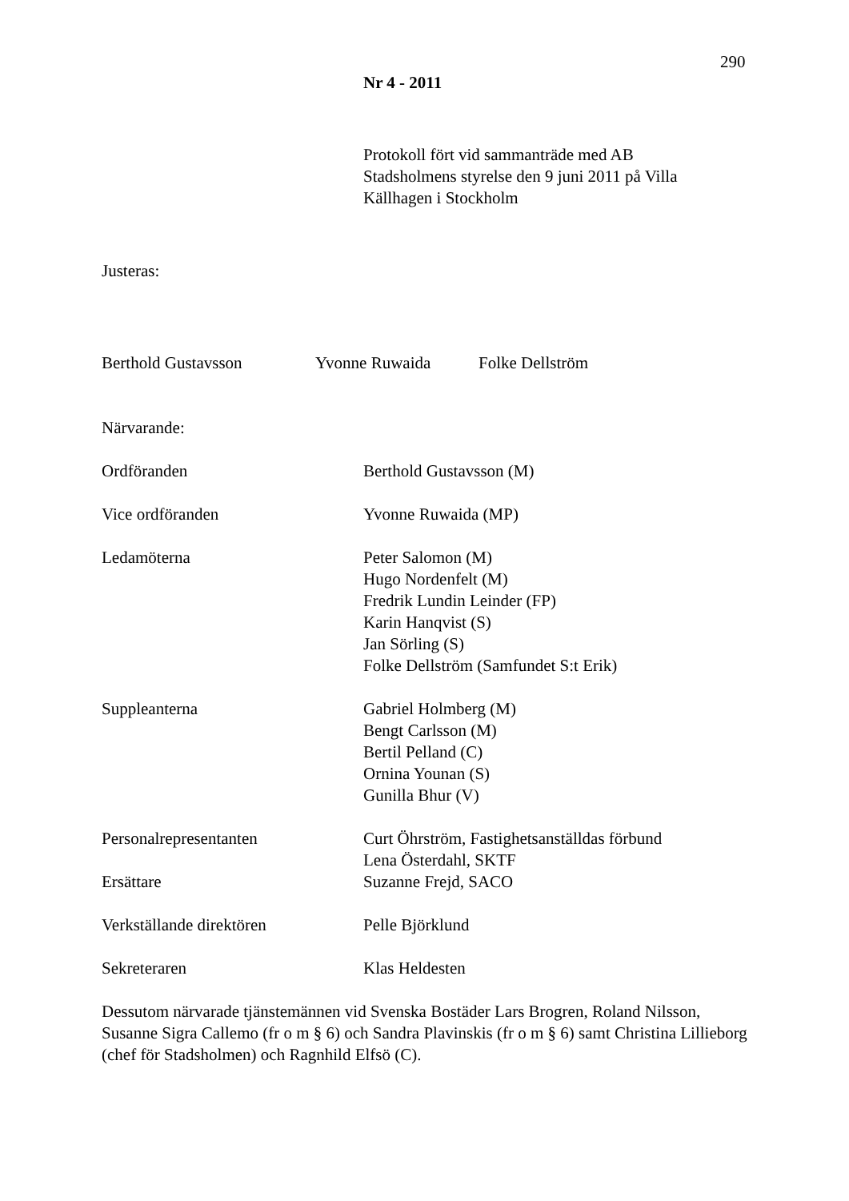290
Nr 4 - 2011
Protokoll fört vid sammanträde med AB Stadsholmens styrelse den 9 juni 2011 på Villa Källhagen i Stockholm
Justeras:
Berthold Gustavsson Yvonne Ruwaida Folke Dellström
Närvarande:
Ordföranden Berthold Gustavsson (M)
Vice ordföranden Yvonne Ruwaida (MP)
Ledamöterna Peter Salomon (M)
Hugo Nordenfelt (M)
Fredrik Lundin Leinder (FP)
Karin Hanqvist (S)
Jan Sörling (S)
Folke Dellström (Samfundet S:t Erik)
Suppleanterna Gabriel Holmberg (M)
Bengt Carlsson (M)
Bertil Pelland (C)
Ornina Younan (S)
Gunilla Bhur (V)
Personalrepresentanten Curt Öhrström, Fastighetsanställdas förbund
Lena Österdahl, SKTF
Ersättare Suzanne Frejd, SACO
Verkställande direktören Pelle Björklund
Sekreteraren Klas Heldesten
Dessutom närvarade tjänstemännen vid Svenska Bostäder Lars Brogren, Roland Nilsson, Susanne Sigra Callemo (fr o m § 6) och Sandra Plavinskis (fr o m § 6) samt Christina Lillieborg (chef för Stadsholmen) och Ragnhild Elfsö (C).